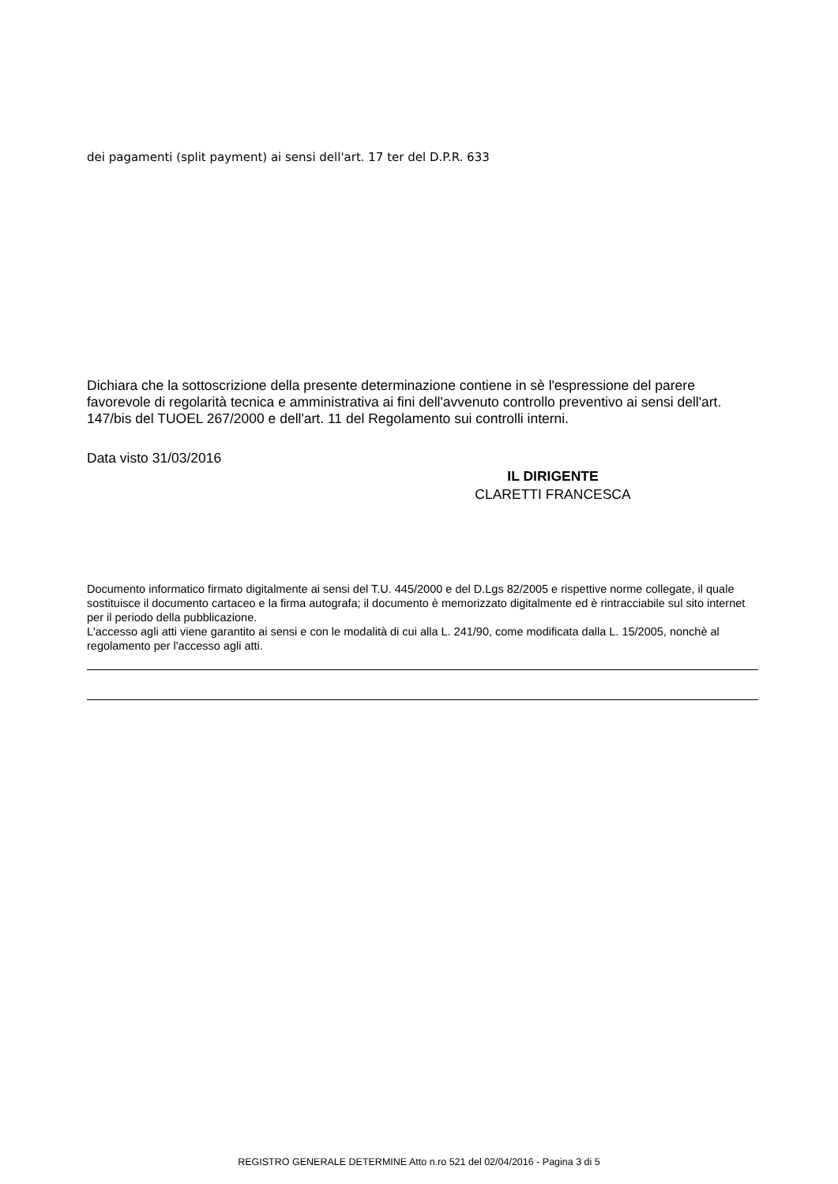dei pagamenti (split payment) ai sensi dell'art. 17 ter del D.P.R. 633
Dichiara che la sottoscrizione della presente determinazione contiene in sè l'espressione del parere favorevole di regolarità tecnica e amministrativa ai fini dell'avvenuto controllo preventivo ai sensi dell'art. 147/bis del TUOEL 267/2000 e dell'art. 11 del Regolamento sui controlli interni.
Data visto 31/03/2016
IL DIRIGENTE
CLARETTI FRANCESCA
Documento informatico firmato digitalmente ai sensi del T.U. 445/2000 e del D.Lgs 82/2005 e rispettive norme collegate, il quale sostituisce il documento cartaceo e la firma autografa; il documento è memorizzato digitalmente ed è rintracciabile sul sito internet per il periodo della pubblicazione.
L'accesso agli atti viene garantito ai sensi e con le modalità di cui alla L. 241/90, come modificata dalla L. 15/2005, nonchè al regolamento per l'accesso agli atti.
REGISTRO GENERALE DETERMINE Atto n.ro 521 del 02/04/2016 - Pagina 3 di 5